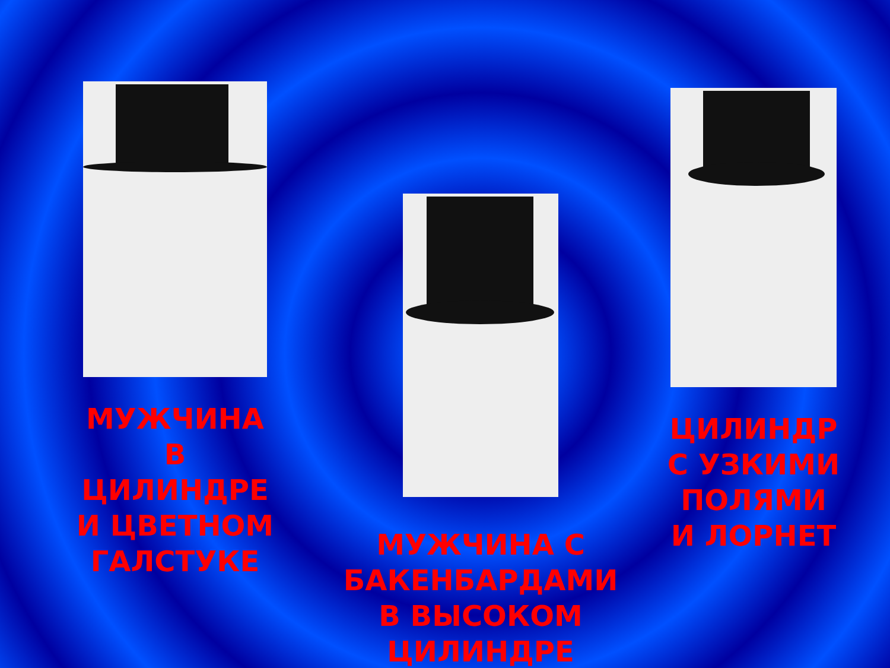МУЖЧИНА В ЦИЛИНДРЕ И ЦВЕТНОМ ГАЛСТУКЕ
МУЖЧИНА С БАКЕНБАРДАМИ В ВЫСОКОМ ЦИЛИНДРЕ
ЦИЛИНДР С УЗКИМИ ПОЛЯМИ И ЛОРНЕТ